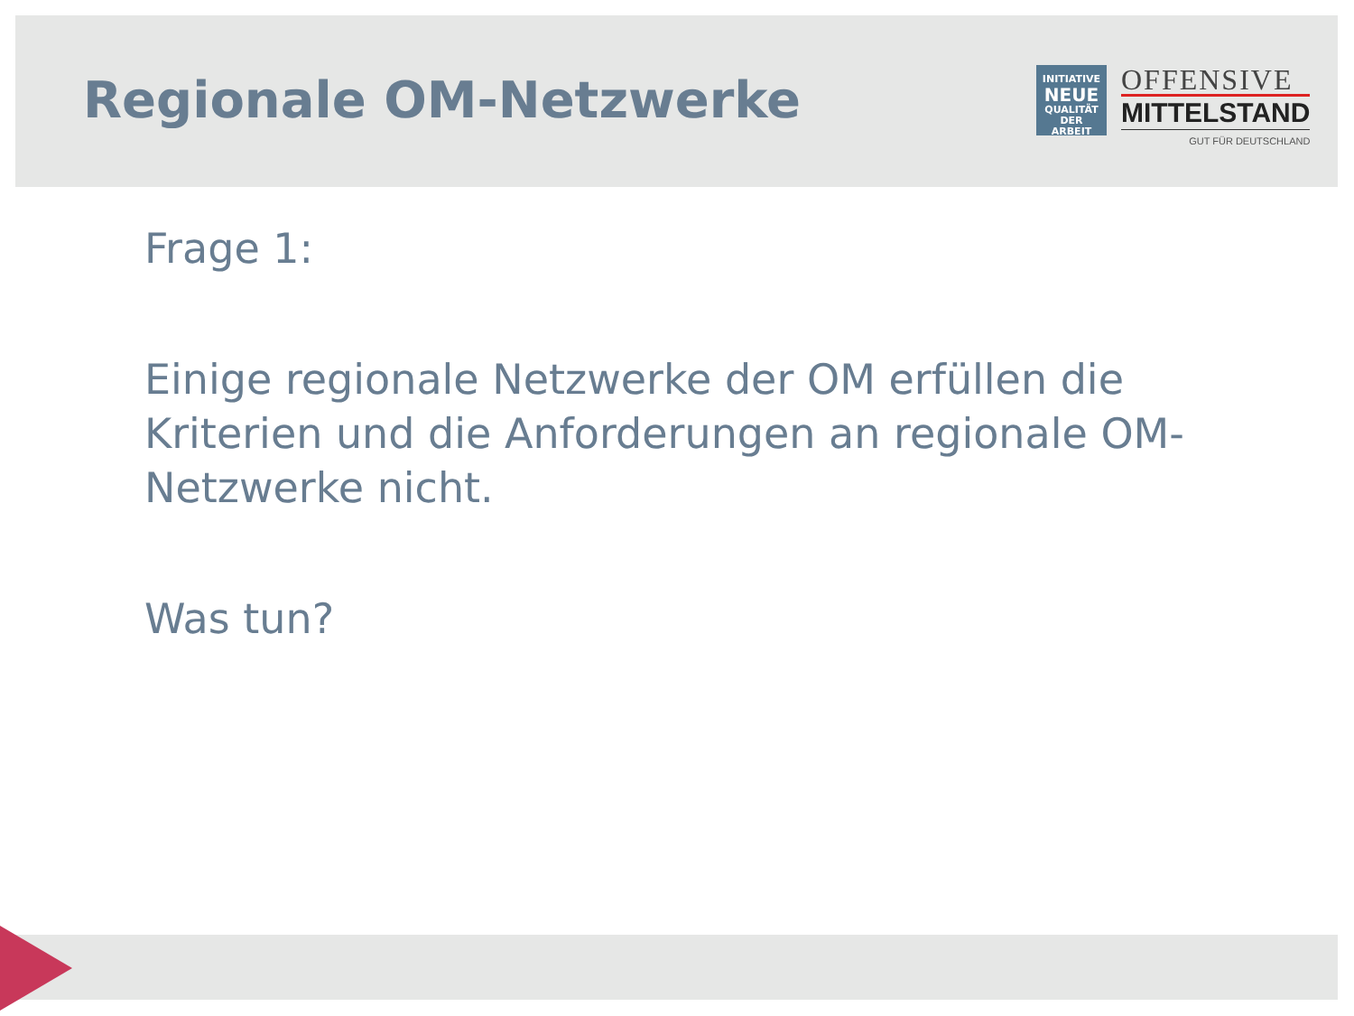Regionale OM-Netzwerke
INITIATIVE
NEUE
QUALITÄT
DER ARBEIT
OFFENSIVE
MITTELSTAND
GUT FÜR DEUTSCHLAND
Frage 1:
Einige regionale Netzwerke der OM erfüllen die Kriterien und die Anforderungen an regionale OM-Netzwerke nicht.
Was tun?